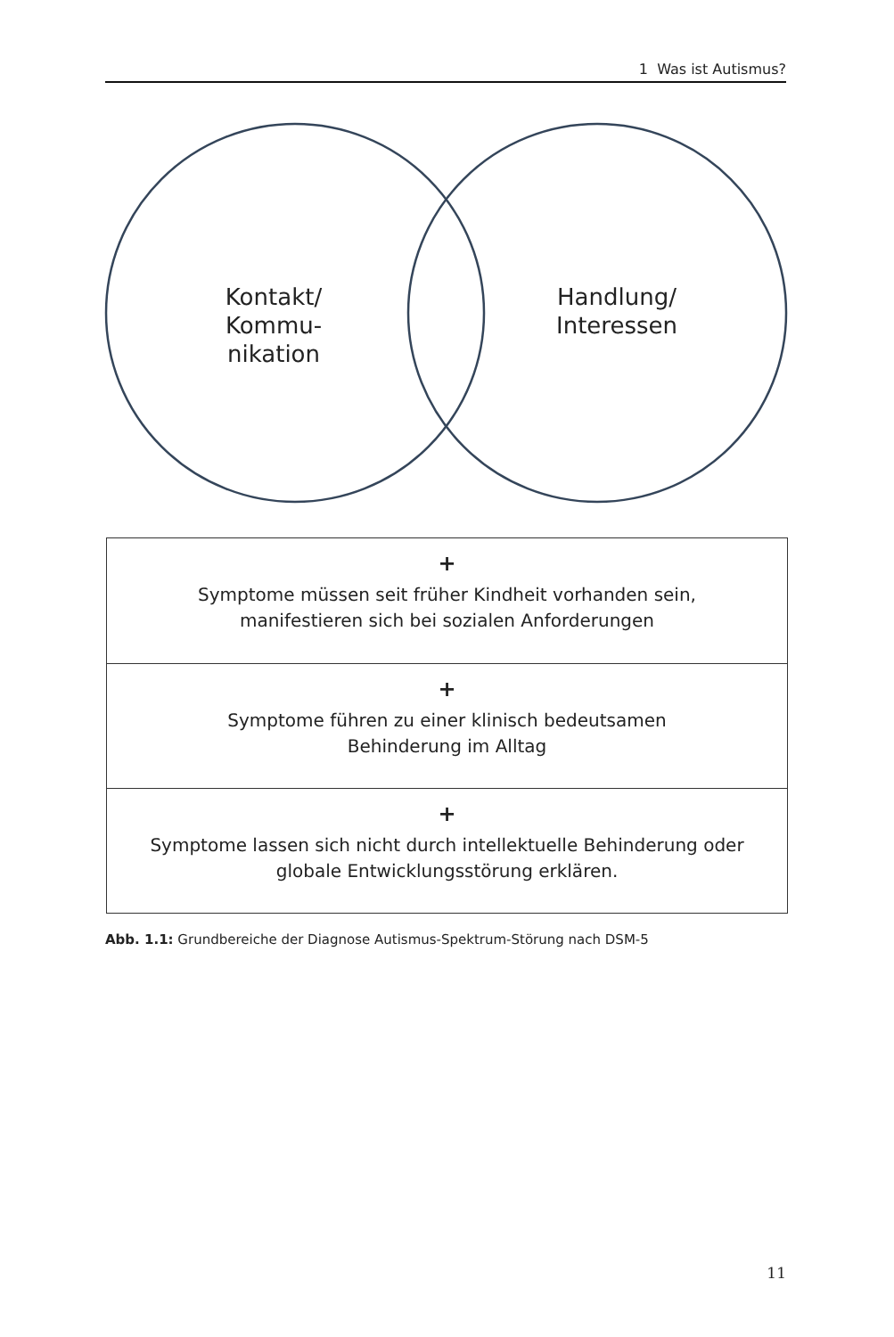1 Was ist Autismus?
Kontakt/
Kommu-
nikation
Handlung/
Interessen
+
Symptome müssen seit früher Kindheit vorhanden sein,
manifestieren sich bei sozialen Anforderungen
+
Symptome führen zu einer klinisch bedeutsamen
Behinderung im Alltag
+
Symptome lassen sich nicht durch intellektuelle Behinderung oder
globale Entwicklungsstörung erklären.
Abb. 1.1: Grundbereiche der Diagnose Autismus-Spektrum-Störung nach DSM-5
11